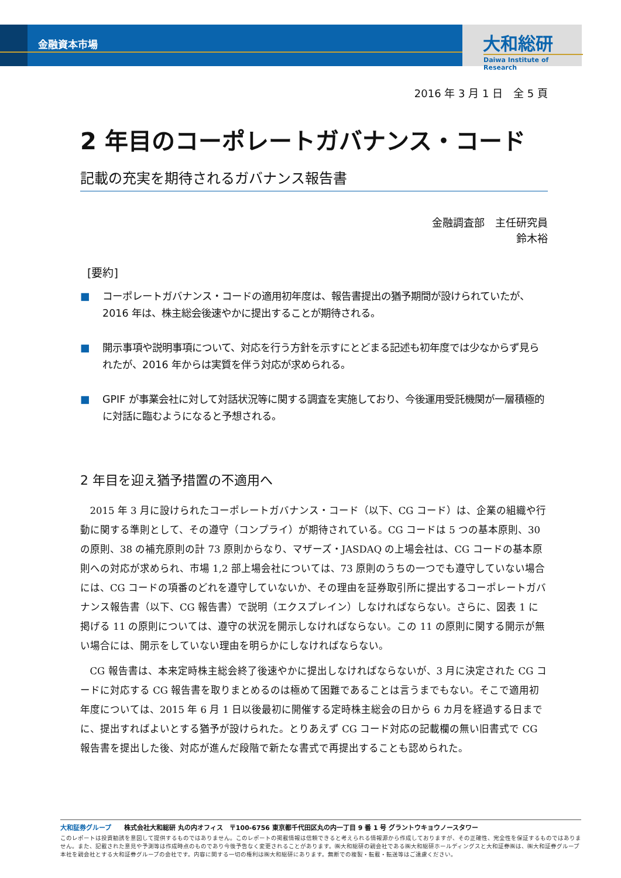金融資本市場 大和総研
Daiwa Institute of Research
2016 年 3 月 1 日　全 5 頁
2 年目のコーポレートガバナンス・コード
記載の充実を期待されるガバナンス報告書
金融調査部　主任研究員
鈴木裕
[要約]
■ コーポレートガバナンス・コードの適用初年度は、報告書提出の猶予期間が設けられていたが、2016 年は、株主総会後速やかに提出することが期待される。
■ 開示事項や説明事項について、対応を行う方針を示すにとどまる記述も初年度では少なからず見られたが、2016 年からは実質を伴う対応が求められる。
■ GPIF が事業会社に対して対話状況等に関する調査を実施しており、今後運用受託機関が一層積極的に対話に臨むようになると予想される。
2 年目を迎え猶予措置の不適用へ
2015 年 3 月に設けられたコーポレートガバナンス・コード（以下、CG コード）は、企業の組織や行動に関する準則として、その遵守（コンプライ）が期待されている。CG コードは 5 つの基本原則、30 の原則、38 の補充原則の計 73 原則からなり、マザーズ・JASDAQ の上場会社は、CG コードの基本原則への対応が求められ、市場 1,2 部上場会社については、73 原則のうちの一つでも遵守していない場合には、CG コードの項番のどれを遵守していないか、その理由を証券取引所に提出するコーポレートガバナンス報告書（以下、CG 報告書）で説明（エクスプレイン）しなければならない。さらに、図表 1 に掲げる 11 の原則については、遵守の状況を開示しなければならない。この 11 の原則に関する開示が無い場合には、開示をしていない理由を明らかにしなければならない。
CG 報告書は、本来定時株主総会終了後速やかに提出しなければならないが、3 月に決定された CG コードに対応する CG 報告書を取りまとめるのは極めて困難であることは言うまでもない。そこで適用初年度については、2015 年 6 月 1 日以後最初に開催する定時株主総会の日から 6 カ月を経過する日までに、提出すればよいとする猶予が設けられた。とりあえず CG コード対応の記載欄の無い旧書式で CG 報告書を提出した後、対応が進んだ段階で新たな書式で再提出することも認められた。
大和証券グループ　　株式会社大和総研 丸の内オフィス　〒100-6756 東京都千代田区丸の内一丁目 9 番 1 号 グラントウキョウノースタワー
このレポートは投資勧誘を意図して提供するものではありません。このレポートの掲載情報は信頼できると考えられる情報源から作成しておりますが、その正確性、完全性を保証するものではありません。また、記載された意見や予測等は作成時点のものであり今後予告なく変更されることがあります。㈱大和総研の親会社である㈱大和総研ホールディングスと大和証券㈱は、㈱大和証券グループ本社を親会社とする大和証券グループの会社です。内容に関する一切の権利は㈱大和総研にあります。無断での複製・転載・転送等はご遠慮ください。